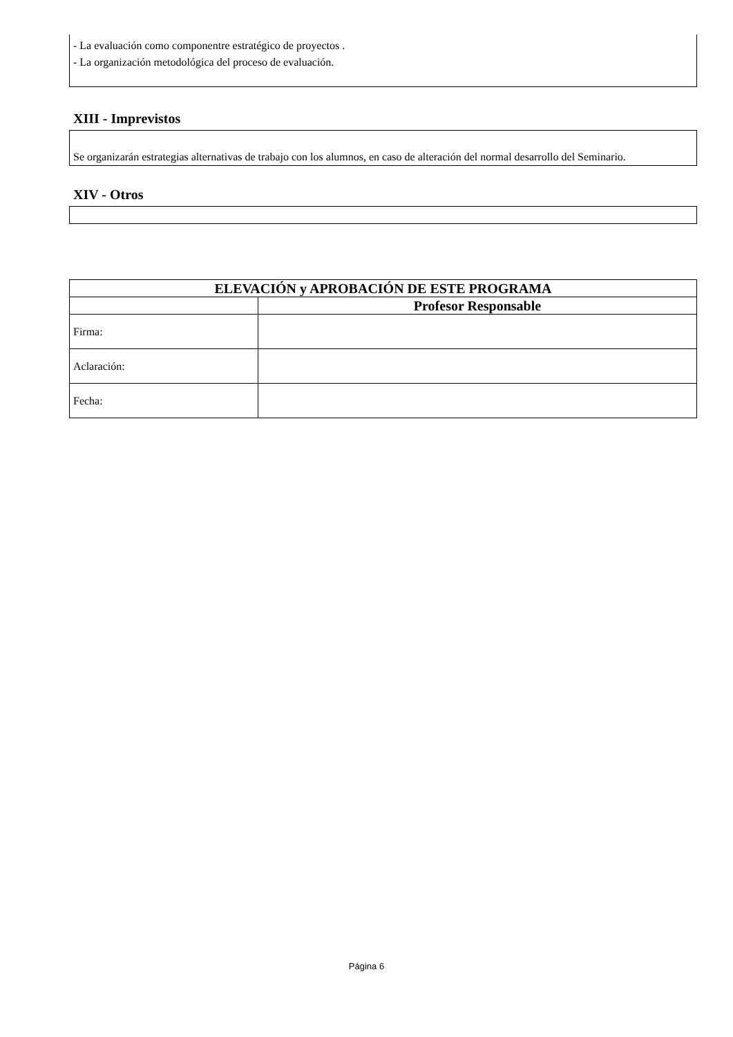- La evaluación como componentre estratégico de proyectos .
- La organización metodológica del proceso de evaluación.
XIII - Imprevistos
Se organizarán estrategias alternativas de trabajo con los alumnos, en caso de alteración del normal desarrollo del Seminario.
XIV - Otros
| ELEVACIÓN y APROBACIÓN DE ESTE PROGRAMA | |
| --- | --- |
| | Profesor Responsable |
| Firma: | |
| Aclaración: | |
| Fecha: | |
Página 6